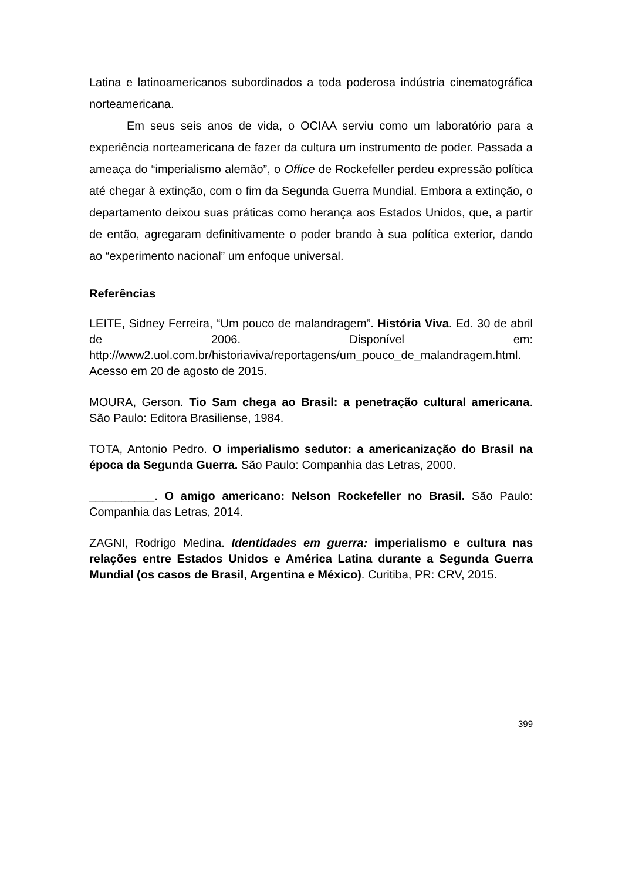Latina e latinoamericanos subordinados a toda poderosa indústria cinematográfica norteamericana.
Em seus seis anos de vida, o OCIAA serviu como um laboratório para a experiência norteamericana de fazer da cultura um instrumento de poder. Passada a ameaça do “imperialismo alemão”, o Office de Rockefeller perdeu expressão política até chegar à extinção, com o fim da Segunda Guerra Mundial. Embora a extinção, o departamento deixou suas práticas como herança aos Estados Unidos, que, a partir de então, agregaram definitivamente o poder brando à sua política exterior, dando ao “experimento nacional” um enfoque universal.
Referências
LEITE, Sidney Ferreira, “Um pouco de malandragem”. História Viva. Ed. 30 de abril de 2006. Disponível em: http://www2.uol.com.br/historiaviva/reportagens/um_pouco_de_malandragem.html. Acesso em 20 de agosto de 2015.
MOURA, Gerson. Tio Sam chega ao Brasil: a penetração cultural americana. São Paulo: Editora Brasiliense, 1984.
TOTA, Antonio Pedro. O imperialismo sedutor: a americanização do Brasil na época da Segunda Guerra. São Paulo: Companhia das Letras, 2000.
__________. O amigo americano: Nelson Rockefeller no Brasil. São Paulo: Companhia das Letras, 2014.
ZAGNI, Rodrigo Medina. Identidades em guerra: imperialismo e cultura nas relações entre Estados Unidos e América Latina durante a Segunda Guerra Mundial (os casos de Brasil, Argentina e México). Curitiba, PR: CRV, 2015.
399